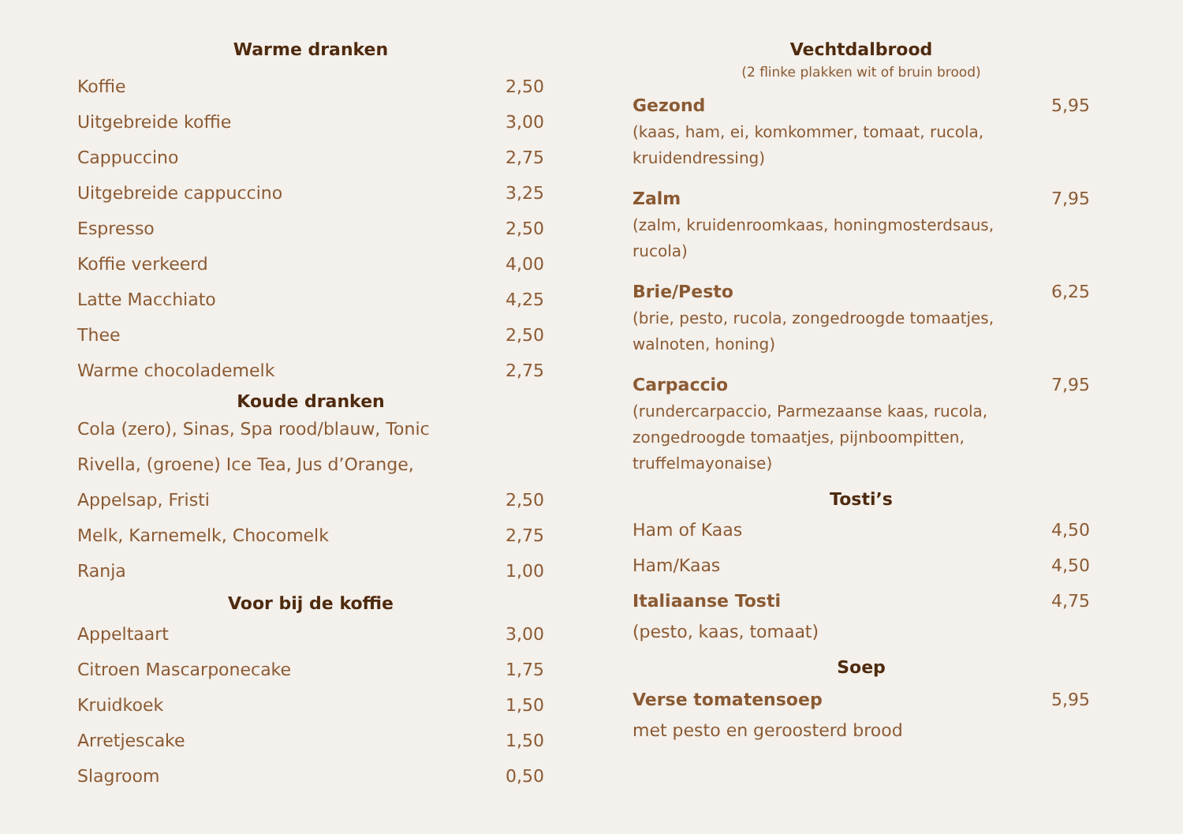Warme dranken
Koffie 2,50
Uitgebreide koffie 3,00
Cappuccino 2,75
Uitgebreide cappuccino 3,25
Espresso 2,50
Koffie verkeerd 4,00
Latte Macchiato 4,25
Thee 2,50
Warme chocolademelk 2,75
Koude dranken
Cola (zero), Sinas, Spa rood/blauw, Tonic
Rivella, (groene) Ice Tea, Jus d’Orange,
Appelsap, Fristi 2,50
Melk, Karnemelk, Chocomelk 2,75
Ranja 1,00
Voor bij de koffie
Appeltaart 3,00
Citroen Mascarponecake 1,75
Kruidkoek 1,50
Arretjescake 1,50
Slagroom 0,50
Vechtdalbrood
(2 flinke plakken wit of bruin brood)
Gezond 5,95
(kaas, ham, ei, komkommer, tomaat, rucola, kruidendressing)
Zalm 7,95
(zalm, kruidenroomkaas, honingmosterdsaus, rucola)
Brie/Pesto 6,25
(brie, pesto, rucola, zongedroogde tomaatjes, walnoten, honing)
Carpaccio 7,95
(rundercarpaccio, Parmezaanse kaas, rucola, zongedroogde tomaatjes, pijnboompitten, truffelmayonaise)
Tosti’s
Ham of Kaas 4,50
Ham/Kaas 4,50
Italiaanse Tosti 4,75
(pesto, kaas, tomaat)
Soep
Verse tomatensoep 5,95
met pesto en geroosterd brood